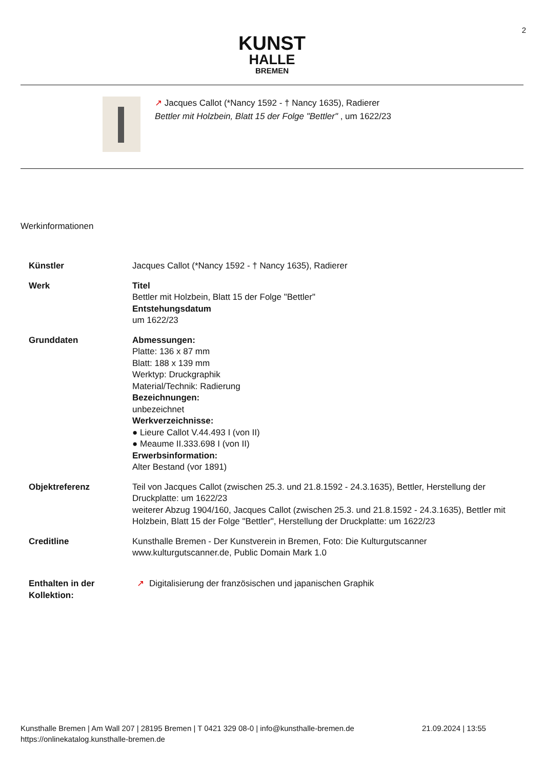2
KUNST
HALLE
BREMEN
↗ Jacques Callot (*Nancy 1592 - † Nancy 1635), Radierer
Bettler mit Holzbein, Blatt 15 der Folge "Bettler" , um 1622/23
Werkinformationen
| Künstler | Jacques Callot (*Nancy 1592 - † Nancy 1635), Radierer |
| Werk | Titel Bettler mit Holzbein, Blatt 15 der Folge "Bettler" Entstehungsdatum um 1622/23 |
| Grunddaten | Abmessungen: Platte: 136 x 87 mm Blatt: 188 x 139 mm Werktyp: Druckgraphik Material/Technik: Radierung Bezeichnungen: unbezeichnet Werkverzeichnisse: ● Lieure Callot V.44.493 I (von II) ● Meaume II.333.698 I (von II) Erwerbsinformation: Alter Bestand (vor 1891) |
| Objektreferenz | Teil von Jacques Callot (zwischen 25.3. und 21.8.1592 - 24.3.1635), Bettler, Herstellung der Druckplatte: um 1622/23 weiterer Abzug 1904/160, Jacques Callot (zwischen 25.3. und 21.8.1592 - 24.3.1635), Bettler mit Holzbein, Blatt 15 der Folge "Bettler", Herstellung der Druckplatte: um 1622/23 |
| Creditline | Kunsthalle Bremen - Der Kunstverein in Bremen, Foto: Die Kulturgutscanner www.kulturgutscanner.de, Public Domain Mark 1.0 |
| Enthalten in der Kollektion: | ↗ Digitalisierung der französischen und japanischen Graphik |
Kunsthalle Bremen | Am Wall 207 | 28195 Bremen | T 0421 329 08-0 | info@kunsthalle-bremen.de 21.09.2024 | 13:55
https://onlinekatalog.kunsthalle-bremen.de